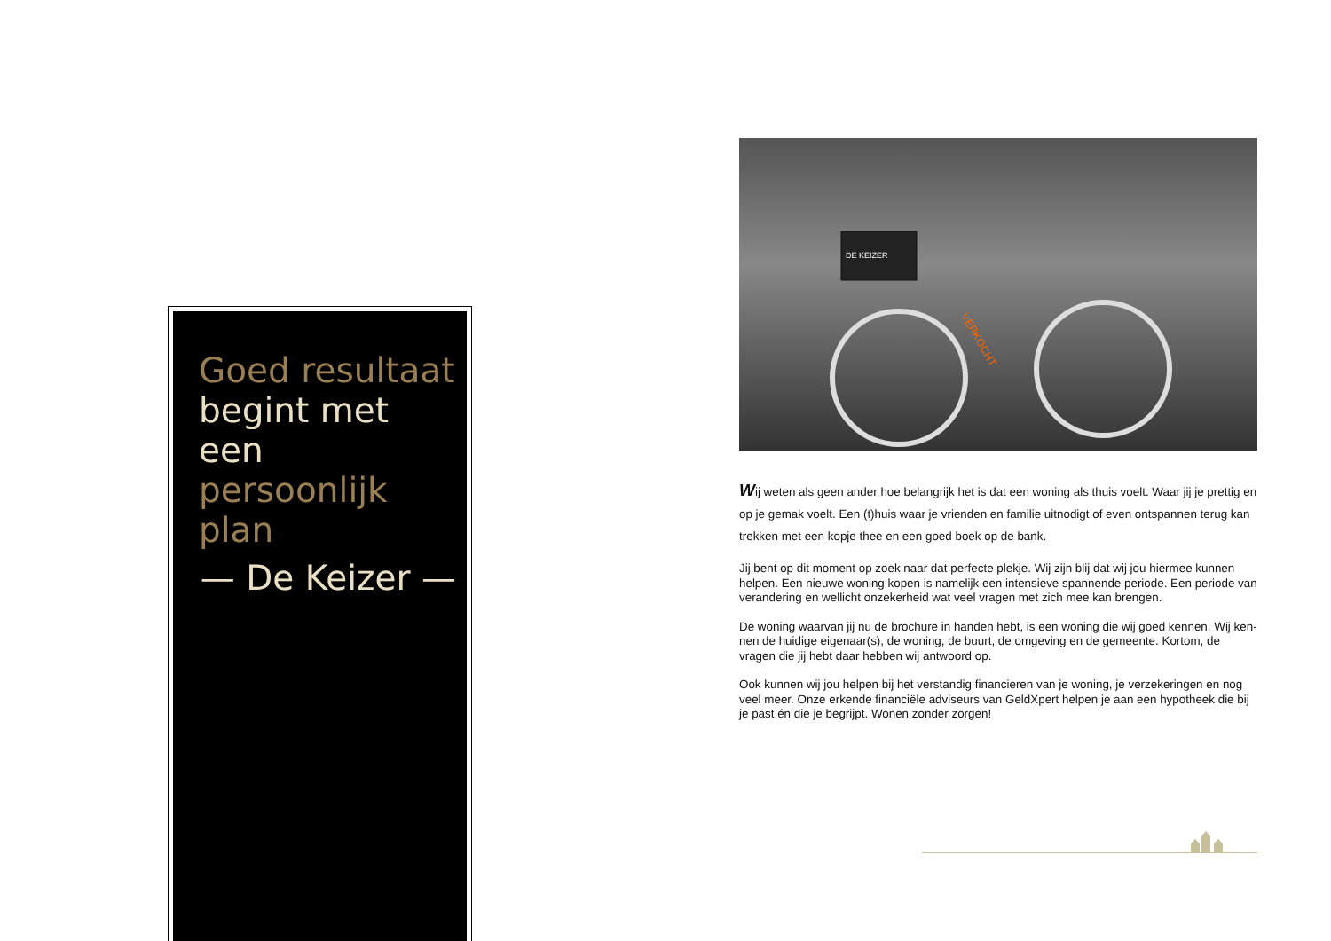Goed resultaat
begint met een
persoonlijk plan
— De Keizer —
DE KEIZER
VERKOCHT
Wij weten als geen ander hoe belangrijk het is dat een woning als thuis voelt. Waar jij je prettig en op je gemak voelt. Een (t)huis waar je vrienden en familie uitnodigt of even ontspannen terug kan trekken met een kopje thee en een goed boek op de bank.
Jij bent op dit moment op zoek naar dat perfecte plekje. Wij zijn blij dat wij jou hiermee kunnen helpen. Een nieuwe woning kopen is namelijk een intensieve spannende periode. Een periode van verandering en wellicht onzekerheid wat veel vragen met zich mee kan brengen.
De woning waarvan jij nu de brochure in handen hebt, is een woning die wij goed kennen. Wij ken-nen de huidige eigenaar(s), de woning, de buurt, de omgeving en de gemeente. Kortom, de vragen die jij hebt daar hebben wij antwoord op.
Ook kunnen wij jou helpen bij het verstandig financieren van je woning, je verzekeringen en nog veel meer. Onze erkende financiële adviseurs van GeldXpert helpen je aan een hypotheek die bij je past én die je begrijpt. Wonen zonder zorgen!